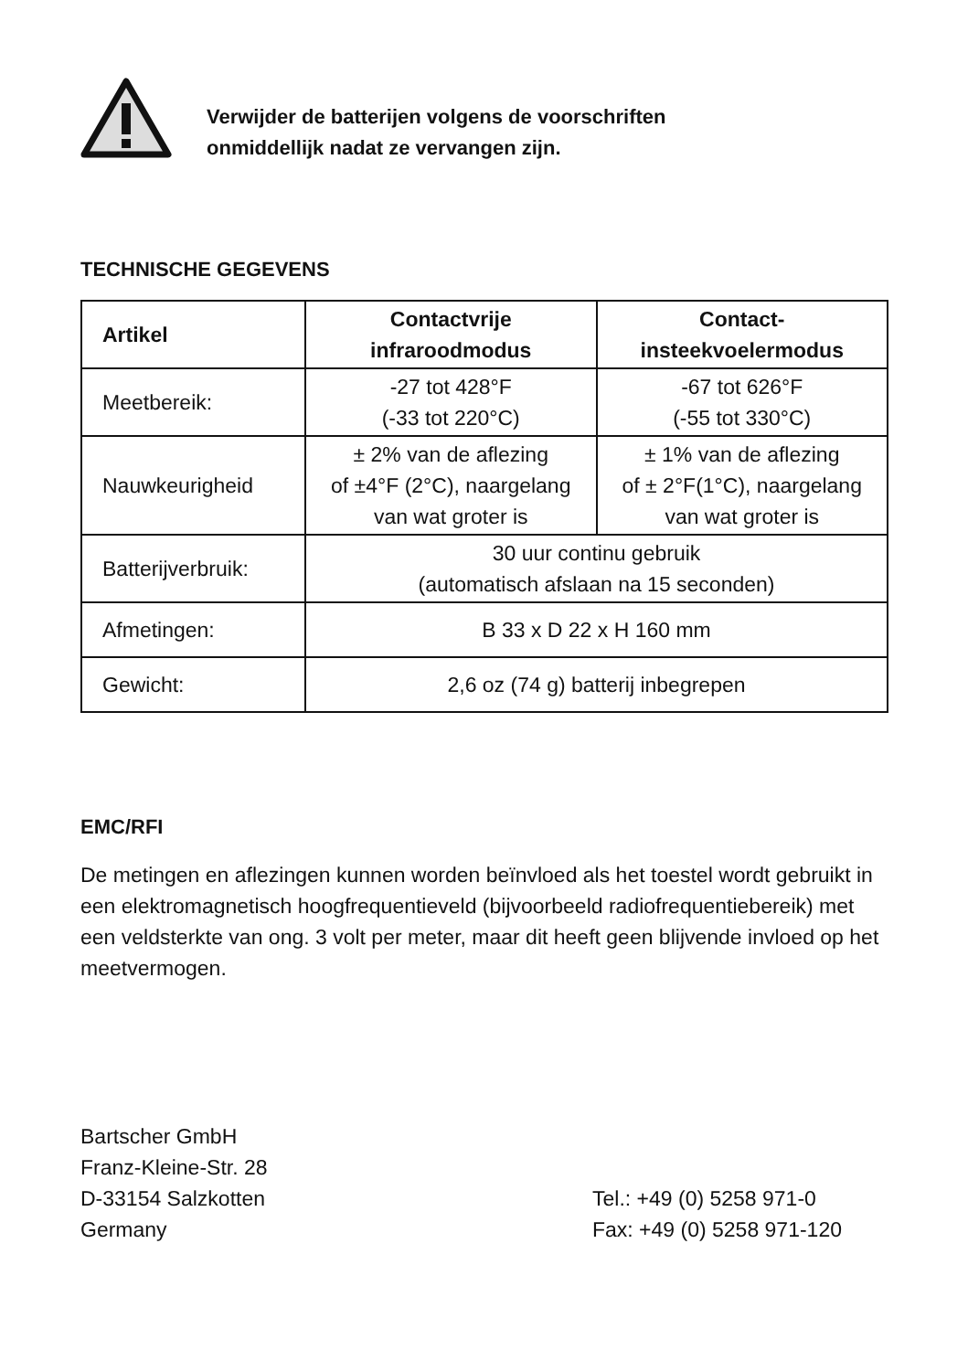Verwijder de batterijen volgens de voorschriften
onmiddellijk nadat ze vervangen zijn.
TECHNISCHE GEGEVENS
| Artikel | Contactvrije infraroodmodus | Contact- insteekvoelermodus |
| --- | --- | --- |
| Meetbereik: | -27 tot 428°F (-33 tot 220°C) | -67 tot 626°F (-55 tot 330°C) |
| Nauwkeurigheid | ± 2% van de aflezing of ±4°F (2°C), naargelang van wat groter is | ± 1% van de aflezing of ± 2°F(1°C), naargelang van wat groter is |
| Batterijverbruik: | 30 uur continu gebruik (automatisch afslaan na 15 seconden) | |
| Afmetingen: | B 33 x D 22 x H 160 mm | |
| Gewicht: | 2,6 oz (74 g) batterij inbegrepen | |
EMC/RFI
De metingen en aflezingen kunnen worden beïnvloed als het toestel wordt gebruikt in een elektromagnetisch hoogfrequentieveld (bijvoorbeeld radiofrequentiebereik) met een veldsterkte van ong. 3 volt per meter, maar dit heeft geen blijvende invloed op het meetvermogen.
Bartscher GmbH
Franz-Kleine-Str. 28
D-33154 Salzkotten
Germany
Tel.: +49 (0) 5258 971-0
Fax: +49 (0) 5258 971-120